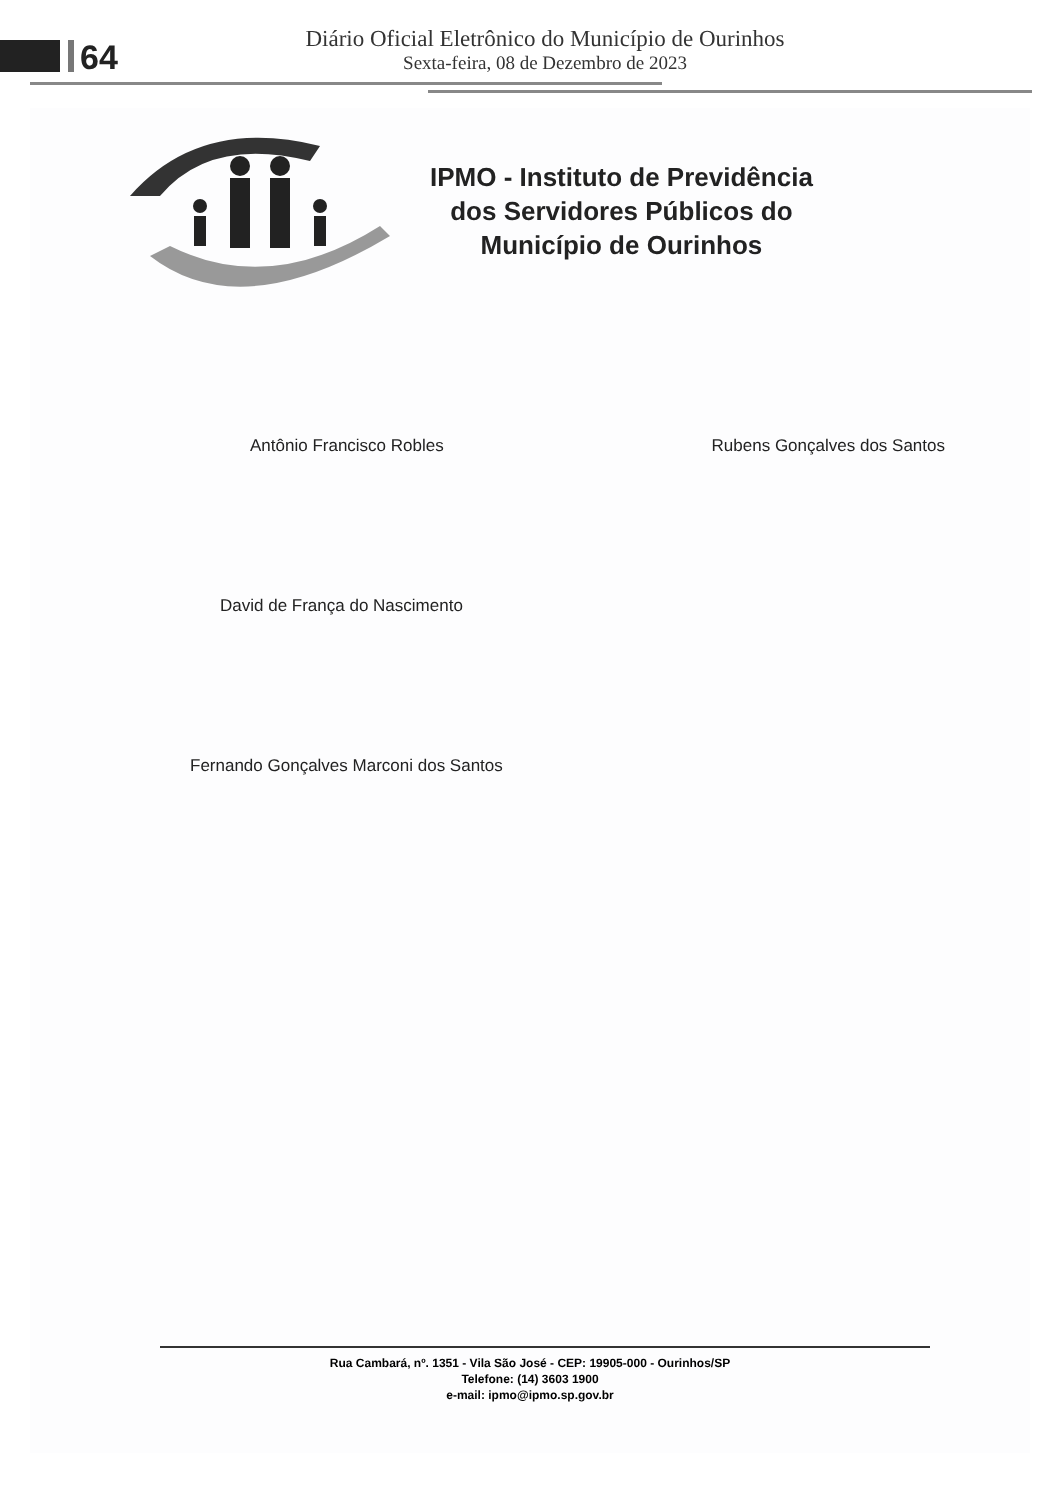64
Diário Oficial Eletrônico do Município de Ourinhos
Sexta-feira, 08 de Dezembro de 2023
IPMO - Instituto de Previdência
dos Servidores Públicos do
Município de Ourinhos
Antônio Francisco Robles Rubens Gonçalves dos Santos
David de França do Nascimento
Fernando Gonçalves Marconi dos Santos
Rua Cambará, nº. 1351 - Vila São José - CEP: 19905-000 - Ourinhos/SP
Telefone: (14) 3603 1900
e-mail: ipmo@ipmo.sp.gov.br